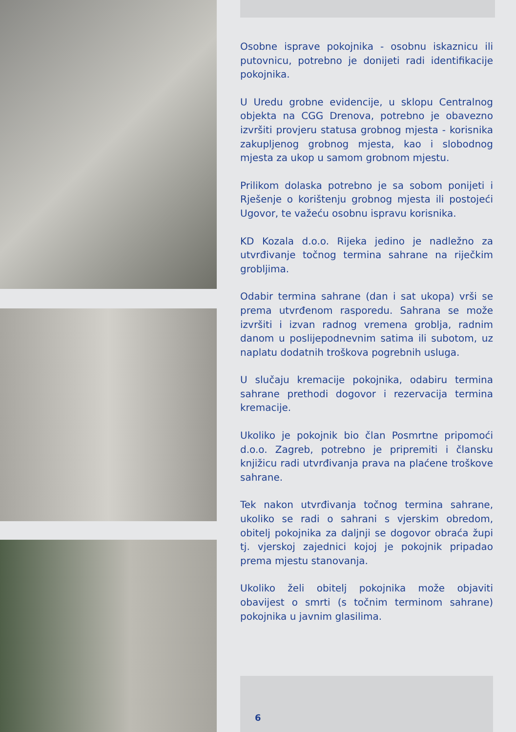Osobne isprave pokojnika - osobnu iskaznicu ili putovnicu, potrebno je donijeti radi identifikacije pokojnika.
U Uredu grobne evidencije, u sklopu Centralnog objekta na CGG Drenova, potrebno je obavezno izvršiti provjeru statusa grobnog mjesta - korisnika zakupljenog grobnog mjesta, kao i slobodnog mjesta za ukop u samom grobnom mjestu.
Prilikom dolaska potrebno je sa sobom ponijeti i Rješenje o korištenju grobnog mjesta ili postojeći Ugovor, te važeću osobnu ispravu korisnika.
KD Kozala d.o.o. Rijeka jedino je nadležno za utvrđivanje točnog termina sahrane na riječkim grobljima.
Odabir termina sahrane (dan i sat ukopa) vrši se prema utvrđenom rasporedu. Sahrana se može izvršiti i izvan radnog vremena groblja, radnim danom u poslijepodnevnim satima ili subotom, uz naplatu dodatnih troškova pogrebnih usluga.
U slučaju kremacije pokojnika, odabiru termina sahrane prethodi dogovor i rezervacija termina kremacije.
Ukoliko je pokojnik bio član Posmrtne pripomoći d.o.o. Zagreb, potrebno je pripremiti i člansku knjižicu radi utvrđivanja prava na plaćene troškove sahrane.
Tek nakon utvrđivanja točnog termina sahrane, ukoliko se radi o sahrani s vjerskim obredom, obitelj pokojnika za daljnji se dogovor obraća župi tj. vjerskoj zajednici kojoj je pokojnik pripadao prema mjestu stanovanja.
Ukoliko želi obitelj pokojnika može objaviti obavijest o smrti (s točnim terminom sahrane) pokojnika u javnim glasilima.
6